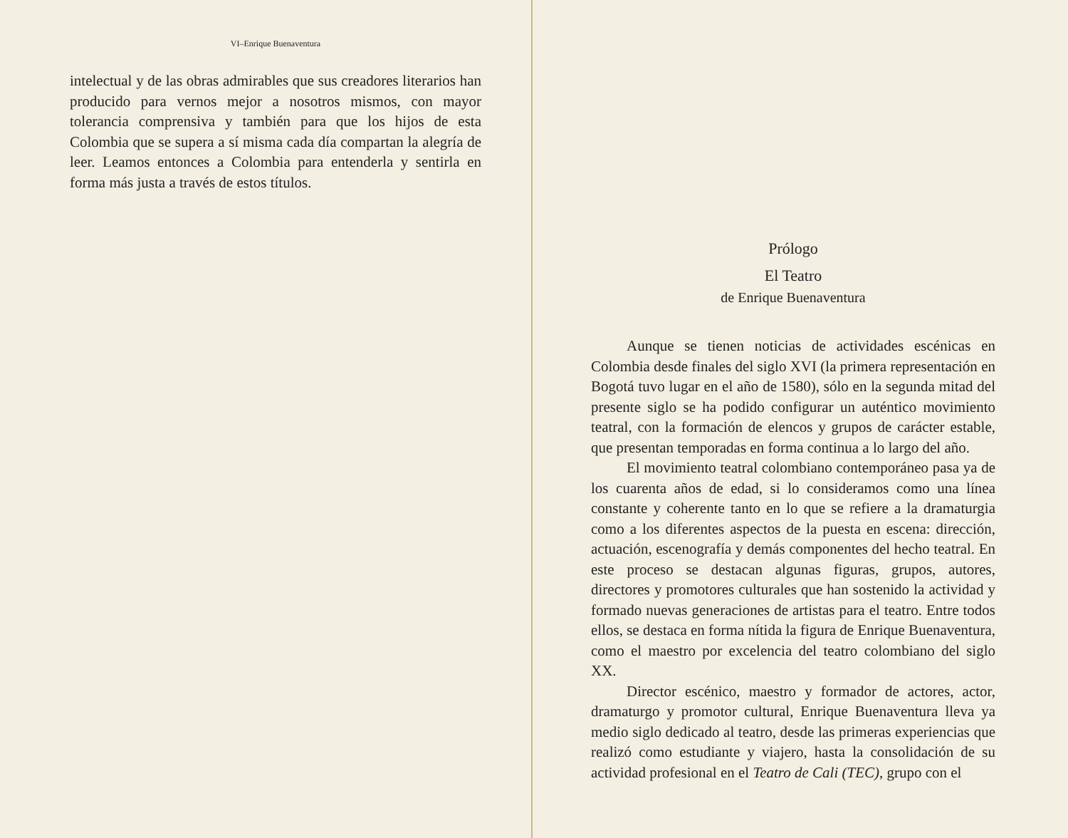VI–Enrique Buenaventura
intelectual y de las obras admirables que sus creadores literarios han producido para vernos mejor a nosotros mismos, con mayor tolerancia comprensiva y también para que los hijos de esta Colombia que se supera a sí misma cada día compartan la alegría de leer. Leamos entonces a Colombia para entenderla y sentirla en forma más justa a través de estos títulos.
Prólogo
El Teatro
de Enrique Buenaventura
Aunque se tienen noticias de actividades escénicas en Colombia desde finales del siglo XVI (la primera representación en Bogotá tuvo lugar en el año de 1580), sólo en la segunda mitad del presente siglo se ha podido configurar un auténtico movimiento teatral, con la formación de elencos y grupos de carácter estable, que presentan temporadas en forma continua a lo largo del año.
El movimiento teatral colombiano contemporáneo pasa ya de los cuarenta años de edad, si lo consideramos como una línea constante y coherente tanto en lo que se refiere a la dramaturgia como a los diferentes aspectos de la puesta en escena: dirección, actuación, escenografía y demás componentes del hecho teatral. En este proceso se destacan algunas figuras, grupos, autores, directores y promotores culturales que han sostenido la actividad y formado nuevas generaciones de artistas para el teatro. Entre todos ellos, se destaca en forma nítida la figura de Enrique Buenaventura, como el maestro por excelencia del teatro colombiano del siglo XX.
Director escénico, maestro y formador de actores, actor, dramaturgo y promotor cultural, Enrique Buenaventura lleva ya medio siglo dedicado al teatro, desde las primeras experiencias que realizó como estudiante y viajero, hasta la consolidación de su actividad profesional en el Teatro de Cali (TEC), grupo con el